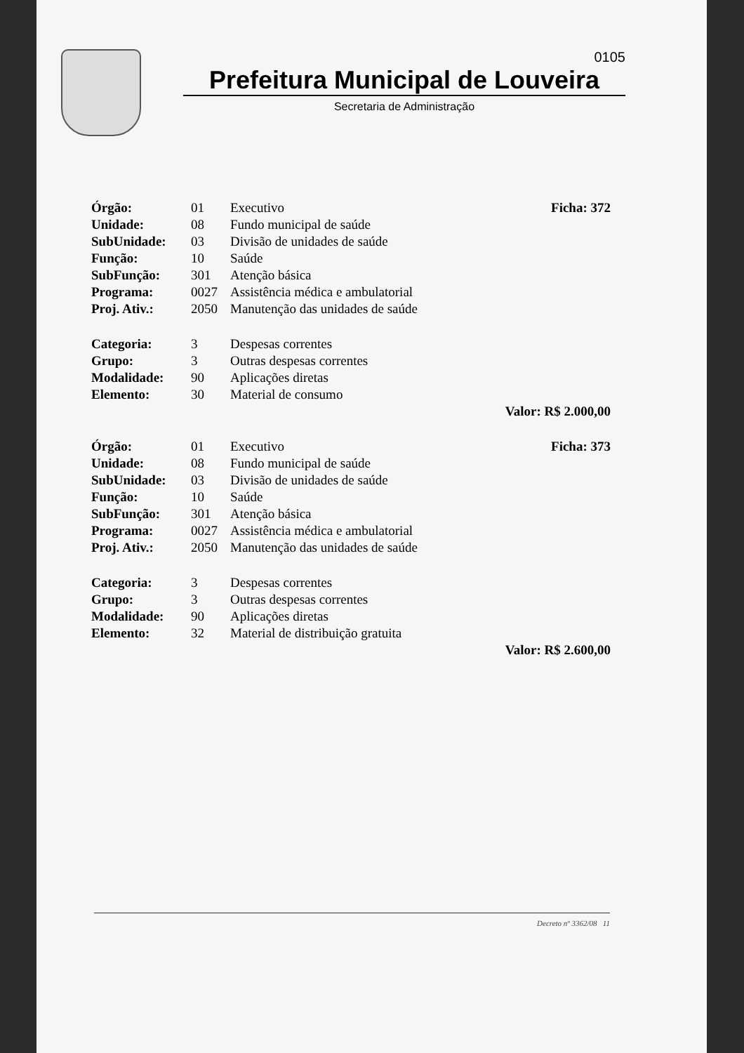0105
Prefeitura Municipal de Louveira
Secretaria de Administração
| Órgão: | 01 | Executivo | Ficha: 372 |
| Unidade: | 08 | Fundo municipal de saúde | |
| SubUnidade: | 03 | Divisão de unidades de saúde | |
| Função: | 10 | Saúde | |
| SubFunção: | 301 | Atenção básica | |
| Programa: | 0027 | Assistência médica e ambulatorial | |
| Proj. Ativ.: | 2050 | Manutenção das unidades de saúde | |
| Categoria: | 3 | Despesas correntes | |
| Grupo: | 3 | Outras despesas correntes | |
| Modalidade: | 90 | Aplicações diretas | |
| Elemento: | 30 | Material de consumo | |
| | | | Valor: R$ 2.000,00 |
| Órgão: | 01 | Executivo | Ficha: 373 |
| Unidade: | 08 | Fundo municipal de saúde | |
| SubUnidade: | 03 | Divisão de unidades de saúde | |
| Função: | 10 | Saúde | |
| SubFunção: | 301 | Atenção básica | |
| Programa: | 0027 | Assistência médica e ambulatorial | |
| Proj. Ativ.: | 2050 | Manutenção das unidades de saúde | |
| Categoria: | 3 | Despesas correntes | |
| Grupo: | 3 | Outras despesas correntes | |
| Modalidade: | 90 | Aplicações diretas | |
| Elemento: | 32 | Material de distribuição gratuita | |
| | | | Valor: R$ 2.600,00 |
Decreto nº 3362/08 11